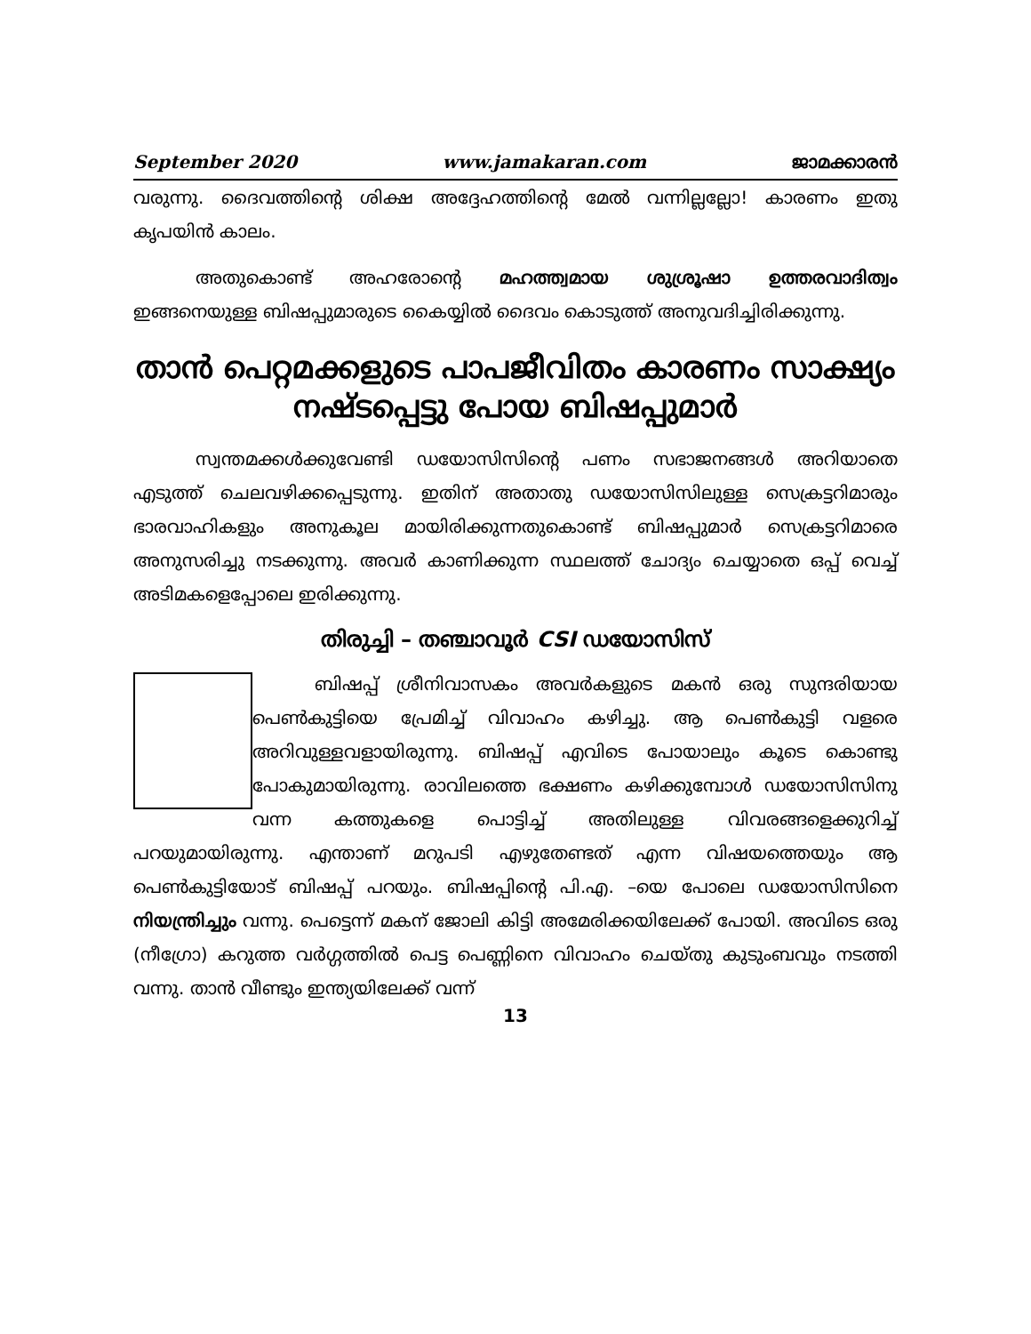September 2020 www.jamakaran.com ജാമക്കാരൻ
വരുന്നു. ദൈവത്തിന്റെ ശിക്ഷ അദ്ദേഹത്തിന്റെ മേൽ വന്നില്ലല്ലോ! കാരണം ഇതു കൃപയിൻ കാലം.
അതുകൊണ്ട് അഹരോന്റെ മഹത്ത്വമായ ശുശ്രൂഷാ ഉത്തരവാദിത്വം ഇങ്ങനെയുള്ള ബിഷപ്പുമാരുടെ കൈയ്യിൽ ദൈവം കൊടുത്ത് അനുവദിച്ചിരിക്കുന്നു.
താൻ പെറ്റമക്കളുടെ പാപജീവിതം കാരണം സാക്ഷ്യം നഷ്ടപ്പെട്ടു പോയ ബിഷപ്പുമാർ
സ്വന്തമക്കൾക്കുവേണ്ടി ഡയോസിസിന്റെ പണം സഭാജനങ്ങൾ അറിയാതെ എടുത്ത് ചെലവഴിക്കപ്പെടുന്നു. ഇതിന് അതാതു ഡയോസിസിലുള്ള സെക്രട്ടറിമാരും ഭാരവാഹികളും അനുകൂല മായിരിക്കുന്നതുകൊണ്ട് ബിഷപ്പുമാർ സെക്രട്ടറിമാരെ അനുസരിച്ചു നടക്കുന്നു. അവർ കാണിക്കുന്ന സ്ഥലത്ത് ചോദ്യം ചെയ്യാതെ ഒപ്പ് വെച്ച് അടിമകളെപ്പോലെ ഇരിക്കുന്നു.
തിരുച്ചി – തഞ്ചാവൂർ CSI ഡയോസിസ്
ബിഷപ്പ് ശ്രീനിവാസകം അവർകളുടെ മകൻ ഒരു സുന്ദരിയായ പെൺകുട്ടിയെ പ്രേമിച്ച് വിവാഹം കഴിച്ചു. ആ പെൺകുട്ടി വളരെ അറിവുള്ളവളായിരുന്നു. ബിഷപ്പ് എവിടെ പോയാലും കൂടെ കൊണ്ടു പോകുമായിരുന്നു. രാവിലത്തെ ഭക്ഷണം കഴിക്കുമ്പോൾ ഡയോസിസിനു വന്ന കത്തുകളെ പൊട്ടിച്ച് അതിലുള്ള വിവരങ്ങളെക്കുറിച്ച് പറയുമായിരുന്നു. എന്താണ് മറുപടി എഴുതേണ്ടത് എന്ന വിഷയത്തെയും ആ പെൺകുട്ടിയോട് ബിഷപ്പ് പറയും. ബിഷപ്പിന്റെ പി.എ. –യെ പോലെ ഡയോസിസിനെ നിയന്ത്രിച്ചും വന്നു. പെട്ടെന്ന് മകന് ജോലി കിട്ടി അമേരിക്കയിലേക്ക് പോയി. അവിടെ ഒരു (നീഗ്രോ) കറുത്ത വർഗ്ഗത്തിൽ പെട്ട പെണ്ണിനെ വിവാഹം ചെയ്തു കുടുംബവും നടത്തി വന്നു. താൻ വീണ്ടും ഇന്ത്യയിലേക്ക് വന്ന്
13